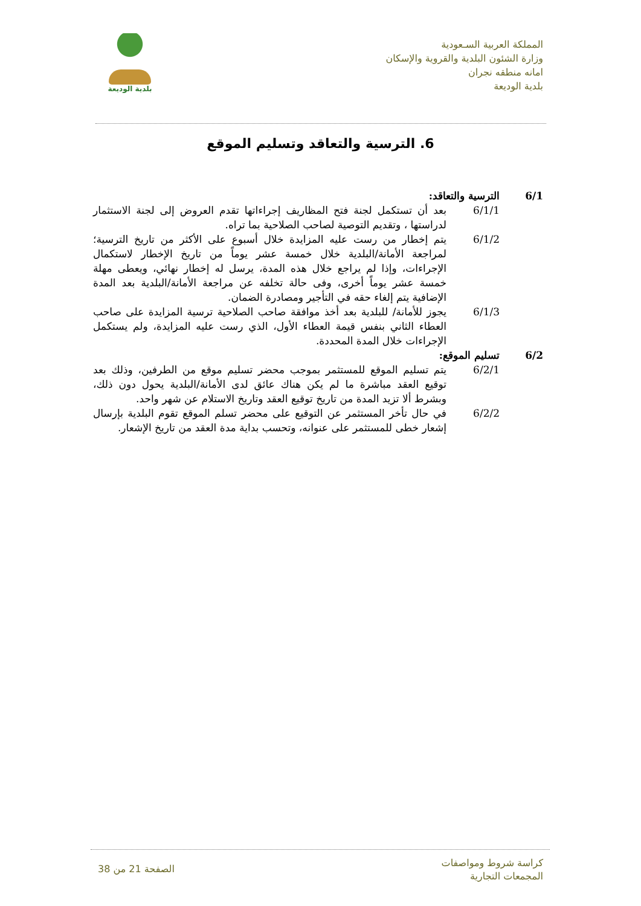المملكة العربية السـعودية
وزارة الشئون البلدية والقروية والإسكان
امانه منطقه نجران
بلدية الوديعة
بلدية الوديعة
6. الترسية والتعاقد وتسليم الموقع
6/1 الترسية والتعاقد:
6/1/1 بعد أن تستكمل لجنة فتح المظاريف إجراءاتها تقدم العروض إلى لجنة الاستثمار لدراستها ، وتقديم التوصية لصاحب الصلاحية بما تراه.
6/1/2 يتم إخطار من رست عليه المزايدة خلال أسبوع على الأكثر من تاريخ الترسية؛ لمراجعة الأمانة/البلدية خلال خمسة عشر يوماً من تاريخ الإخطار لاستكمال الإجراءات، وإذا لم يراجع خلال هذه المدة، يرسل له إخطار نهائي، ويعطى مهلة خمسة عشر يوماً أخرى، وفى حالة تخلفه عن مراجعة الأمانة/البلدية بعد المدة الإضافية يتم إلغاء حقه في التأجير ومصادرة الضمان.
6/1/3 يجوز للأمانة/ للبلدية بعد أخذ موافقة صاحب الصلاحية ترسية المزايدة على صاحب العطاء الثاني بنفس قيمة العطاء الأول، الذي رست عليه المزايدة، ولم يستكمل الإجراءات خلال المدة المحددة.
6/2 تسليم الموقع:
6/2/1 يتم تسليم الموقع للمستثمر بموجب محضر تسليم موقع من الطرفين، وذلك بعد توقيع العقد مباشرة ما لم يكن هناك عائق لدى الأمانة/البلدية يحول دون ذلك، وبشرط ألا تزيد المدة من تاريخ توقيع العقد وتاريخ الاستلام عن شهر واحد.
6/2/2 في حال تأخر المستثمر عن التوقيع على محضر تسلم الموقع تقوم البلدية بإرسال إشعار خطى للمستثمر على عنوانه، وتحسب بداية مدة العقد من تاريخ الإشعار.
كراسة شروط ومواصفات
المجمعات التجارية
الصفحة 21 من 38